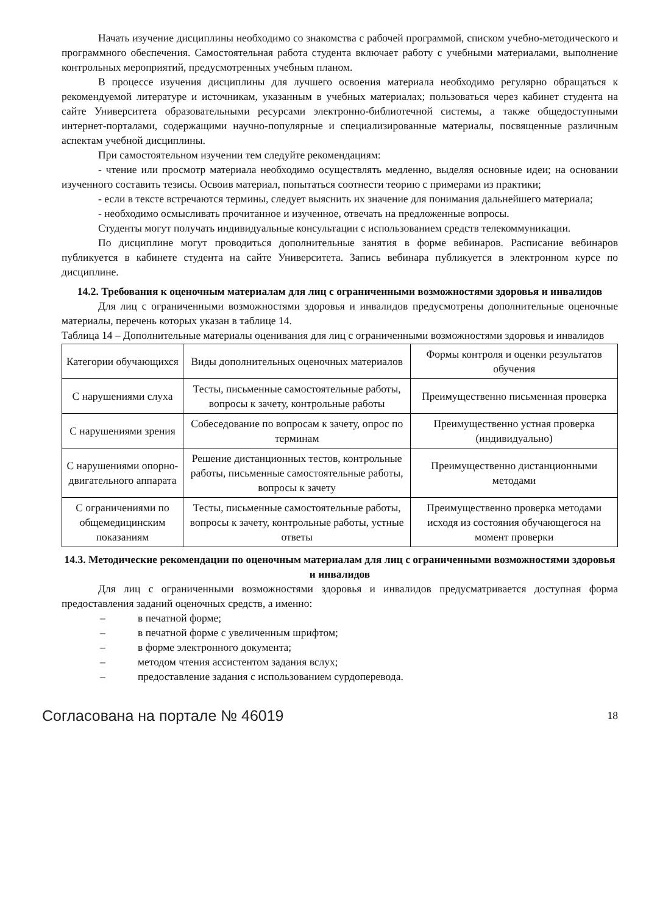Начать изучение дисциплины необходимо со знакомства с рабочей программой, списком учебно-методического и программного обеспечения. Самостоятельная работа студента включает работу с учебными материалами, выполнение контрольных мероприятий, предусмотренных учебным планом.
В процессе изучения дисциплины для лучшего освоения материала необходимо регулярно обращаться к рекомендуемой литературе и источникам, указанным в учебных материалах; пользоваться через кабинет студента на сайте Университета образовательными ресурсами электронно-библиотечной системы, а также общедоступными интернет-порталами, содержащими научно-популярные и специализированные материалы, посвященные различным аспектам учебной дисциплины.
При самостоятельном изучении тем следуйте рекомендациям:
- чтение или просмотр материала необходимо осуществлять медленно, выделяя основные идеи; на основании изученного составить тезисы. Освоив материал, попытаться соотнести теорию с примерами из практики;
- если в тексте встречаются термины, следует выяснить их значение для понимания дальнейшего материала;
- необходимо осмысливать прочитанное и изученное, отвечать на предложенные вопросы.
Студенты могут получать индивидуальные консультации с использованием средств телекоммуникации.
По дисциплине могут проводиться дополнительные занятия в форме вебинаров. Расписание вебинаров публикуется в кабинете студента на сайте Университета. Запись вебинара публикуется в электронном курсе по дисциплине.
14.2. Требования к оценочным материалам для лиц с ограниченными возможностями здоровья и инвалидов
Для лиц с ограниченными возможностями здоровья и инвалидов предусмотрены дополнительные оценочные материалы, перечень которых указан в таблице 14.
Таблица 14 – Дополнительные материалы оценивания для лиц с ограниченными возможностями здоровья и инвалидов
| Категории обучающихся | Виды дополнительных оценочных материалов | Формы контроля и оценки результатов обучения |
| С нарушениями слуха | Тесты, письменные самостоятельные работы, вопросы к зачету, контрольные работы | Преимущественно письменная проверка |
| С нарушениями зрения | Собеседование по вопросам к зачету, опрос по терминам | Преимущественно устная проверка (индивидуально) |
| С нарушениями опорно-двигательного аппарата | Решение дистанционных тестов, контрольные работы, письменные самостоятельные работы, вопросы к зачету | Преимущественно дистанционными методами |
| С ограничениями по общемедицинским показаниям | Тесты, письменные самостоятельные работы, вопросы к зачету, контрольные работы, устные ответы | Преимущественно проверка методами исходя из состояния обучающегося на момент проверки |
14.3. Методические рекомендации по оценочным материалам для лиц с ограниченными возможностями здоровья и инвалидов
Для лиц с ограниченными возможностями здоровья и инвалидов предусматривается доступная форма предоставления заданий оценочных средств, а именно:
– в печатной форме;
– в печатной форме с увеличенным шрифтом;
– в форме электронного документа;
– методом чтения ассистентом задания вслух;
– предоставление задания с использованием сурдоперевода.
Согласована на портале № 46019 18